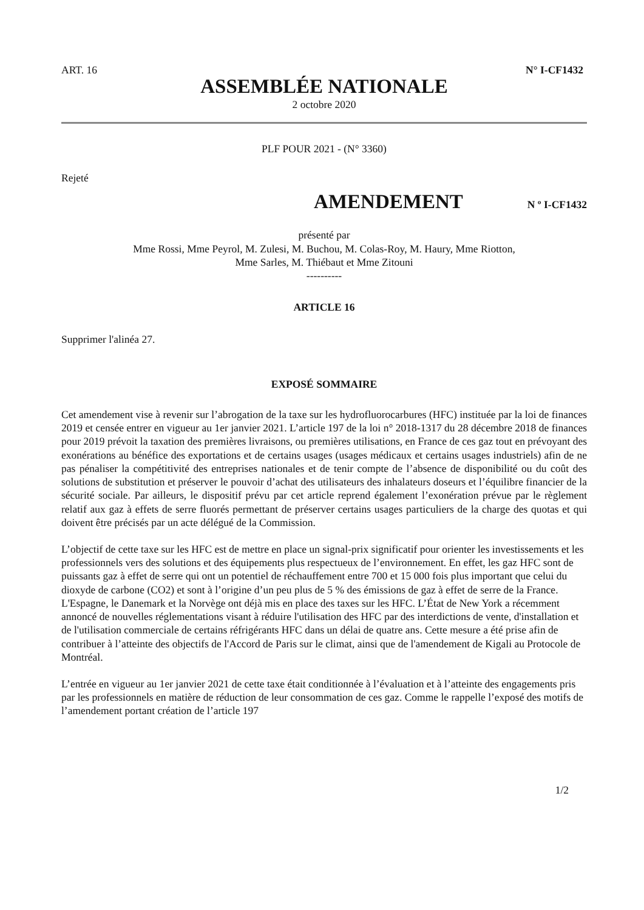ART. 16 N° I-CF1432
ASSEMBLÉE NATIONALE
2 octobre 2020
PLF POUR 2021 - (N° 3360)
Rejeté
AMENDEMENT
N º I-CF1432
présenté par
Mme Rossi, Mme Peyrol, M. Zulesi, M. Buchou, M. Colas-Roy, M. Haury, Mme Riotton,
Mme Sarles, M. Thiébaut et Mme Zitouni
----------
ARTICLE 16
Supprimer l'alinéa 27.
EXPOSÉ SOMMAIRE
Cet amendement vise à revenir sur l’abrogation de la taxe sur les hydrofluorocarbures (HFC) instituée par la loi de finances 2019 et censée entrer en vigueur au 1er janvier 2021. L’article 197 de la loi n° 2018-1317 du 28 décembre 2018 de finances pour 2019 prévoit la taxation des premières livraisons, ou premières utilisations, en France de ces gaz tout en prévoyant des exonérations au bénéfice des exportations et de certains usages (usages médicaux et certains usages industriels) afin de ne pas pénaliser la compétitivité des entreprises nationales et de tenir compte de l’absence de disponibilité ou du coût des solutions de substitution et préserver le pouvoir d’achat des utilisateurs des inhalateurs doseurs et l’équilibre financier de la sécurité sociale. Par ailleurs, le dispositif prévu par cet article reprend également l’exonération prévue par le règlement relatif aux gaz à effets de serre fluorés permettant de préserver certains usages particuliers de la charge des quotas et qui doivent être précisés par un acte délégué de la Commission.
L’objectif de cette taxe sur les HFC est de mettre en place un signal-prix significatif pour orienter les investissements et les professionnels vers des solutions et des équipements plus respectueux de l’environnement. En effet, les gaz HFC sont de puissants gaz à effet de serre qui ont un potentiel de réchauffement entre 700 et 15 000 fois plus important que celui du dioxyde de carbone (CO2) et sont à l’origine d’un peu plus de 5 % des émissions de gaz à effet de serre de la France. L'Espagne, le Danemark et la Norvège ont déjà mis en place des taxes sur les HFC. L’État de New York a récemment annoncé de nouvelles réglementations visant à réduire l'utilisation des HFC par des interdictions de vente, d'installation et de l'utilisation commerciale de certains réfrigérants HFC dans un délai de quatre ans. Cette mesure a été prise afin de contribuer à l’atteinte des objectifs de l'Accord de Paris sur le climat, ainsi que de l'amendement de Kigali au Protocole de Montréal.
L’entrée en vigueur au 1er janvier 2021 de cette taxe était conditionnée à l’évaluation et à l’atteinte des engagements pris par les professionnels en matière de réduction de leur consommation de ces gaz. Comme le rappelle l’exposé des motifs de l’amendement portant création de l’article 197
1/2